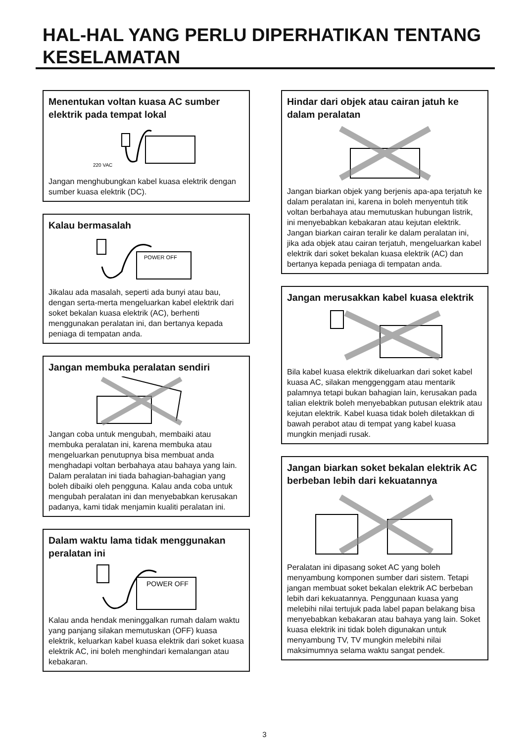HAL-HAL YANG PERLU DIPERHATIKAN TENTANG KESELAMATAN
Menentukan voltan kuasa AC sumber elektrik pada tempat lokal
220 VAC
Jangan menghubungkan kabel kuasa elektrik dengan sumber kuasa elektrik (DC).
Kalau bermasalah
POWER OFF
Jikalau ada masalah, seperti ada bunyi atau bau, dengan serta-merta mengeluarkan kabel elektrik dari soket bekalan kuasa elektrik (AC), berhenti menggunakan peralatan ini, dan bertanya kepada peniaga di tempatan anda.
Jangan membuka peralatan sendiri
Jangan coba untuk mengubah, membaiki atau membuka peralatan ini, karena membuka atau mengeluarkan penutupnya bisa membuat anda menghadapi voltan berbahaya atau bahaya yang lain. Dalam peralatan ini tiada bahagian-bahagian yang boleh dibaiki oleh pengguna. Kalau anda coba untuk mengubah peralatan ini dan menyebabkan kerusakan padanya, kami tidak menjamin kualiti peralatan ini.
Dalam waktu lama tidak menggunakan peralatan ini
POWER OFF
Kalau anda hendak meninggalkan rumah dalam waktu yang panjang silakan memutuskan (OFF) kuasa elektrik, keluarkan kabel kuasa elektrik dari soket kuasa elektrik AC, ini boleh menghindari kemalangan atau kebakaran.
Hindar dari objek atau cairan jatuh ke dalam peralatan
Jangan biarkan objek yang berjenis apa-apa terjatuh ke dalam peralatan ini, karena in boleh menyentuh titik voltan berbahaya atau memutuskan hubungan listrik, ini menyebabkan kebakaran atau kejutan elektrik. Jangan biarkan cairan teralir ke dalam peralatan ini, jika ada objek atau cairan terjatuh, mengeluarkan kabel elektrik dari soket bekalan kuasa elektrik (AC) dan bertanya kepada peniaga di tempatan anda.
Jangan merusakkan kabel kuasa elektrik
Bila kabel kuasa elektrik dikeluarkan dari soket kabel kuasa AC, silakan menggenggam atau mentarik palamnya tetapi bukan bahagian lain, kerusakan pada talian elektrik boleh menyebabkan putusan elektrik atau kejutan elektrik. Kabel kuasa tidak boleh diletakkan di bawah perabot atau di tempat yang kabel kuasa mungkin menjadi rusak.
Jangan biarkan soket bekalan elektrik AC berbeban lebih dari kekuatannya
Peralatan ini dipasang soket AC yang boleh menyambung komponen sumber dari sistem. Tetapi jangan membuat soket bekalan elektrik AC berbeban lebih dari kekuatannya. Penggunaan kuasa yang melebihi nilai tertujuk pada label papan belakang bisa menyebabkan kebakaran atau bahaya yang lain. Soket kuasa elektrik ini tidak boleh digunakan untuk menyambung TV, TV mungkin melebihi nilai maksimumnya selama waktu sangat pendek.
3